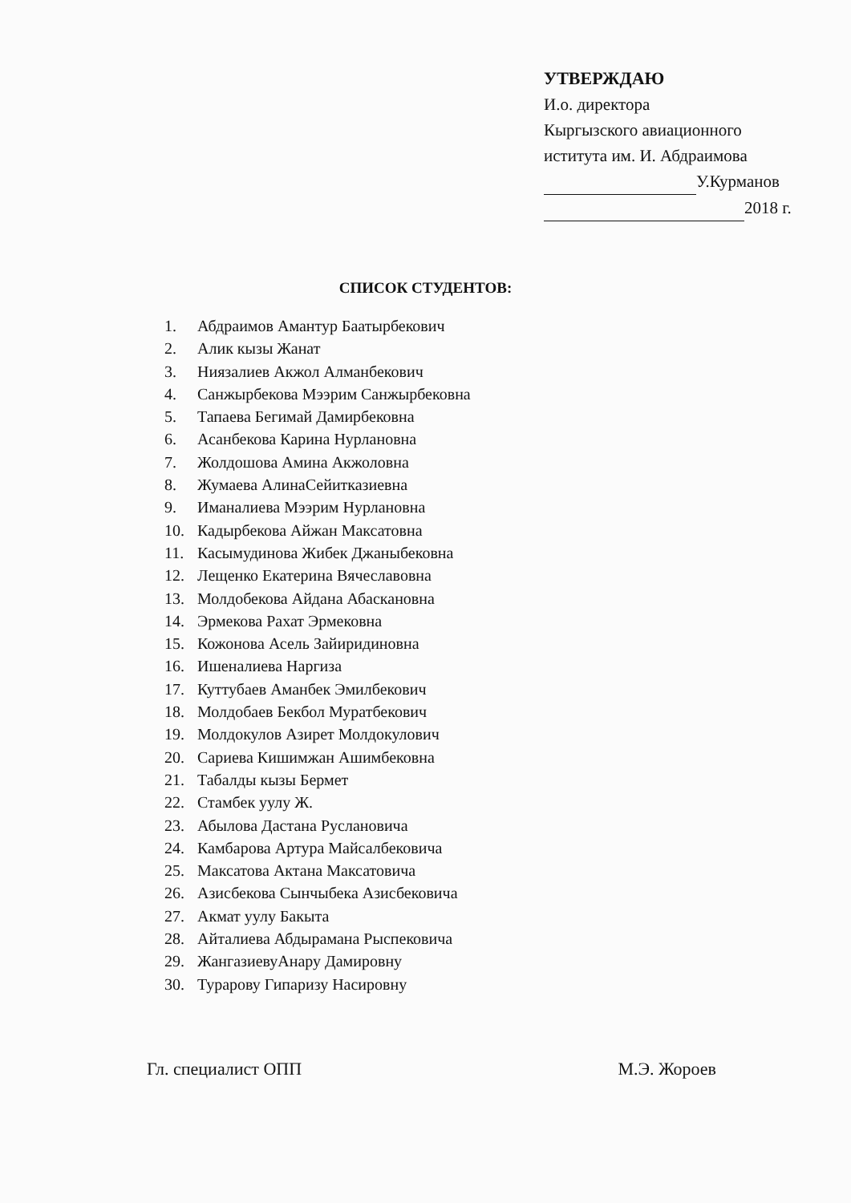УТВЕРЖДАЮ
И.о. директора
Кыргызского авиационного
иститута им. И. Абдраимова
У.Курманов
2018 г.
СПИСОК СТУДЕНТОВ:
1. Абдраимов Амантур Баатырбекович
2. Алик кызы Жанат
3. Ниязалиев Акжол Алманбекович
4. Санжырбекова Мээрим Санжырбековна
5. Тапаева Бегимай Дамирбековна
6. Асанбекова Карина Нурлановна
7. Жолдошова Амина Акжоловна
8. Жумаева АлинаСейитказиевна
9. Иманалиева Мээрим Нурлановна
10. Кадырбекова Айжан Максатовна
11. Касымудинова Жибек Джаныбековна
12. Лещенко Екатерина Вячеславовна
13. Молдобекова Айдана Абаскановна
14. Эрмекова Рахат Эрмековна
15. Кожонова Асель Зайиридиновна
16. Ишеналиева Наргиза
17. Куттубаев Аманбек Эмилбекович
18. Молдобаев Бекбол Муратбекович
19. Молдокулов Азирет Молдокулович
20. Сариева Кишимжан Ашимбековна
21. Табалды кызы Бермет
22. Стамбек уулу Ж.
23. Абылова Дастана Руслановича
24. Камбарова Артура Майсалбековича
25. Максатова Актана Максатовича
26. Азисбекова Сынчыбека Азисбековича
27. Акмат уулу Бакыта
28. Айталиева Абдырамана Рыспековича
29. ЖангазиевуАнару Дамировну
30. Турарову Гипаризу Насировну
Гл. специалист ОПП М.Э. Жороев